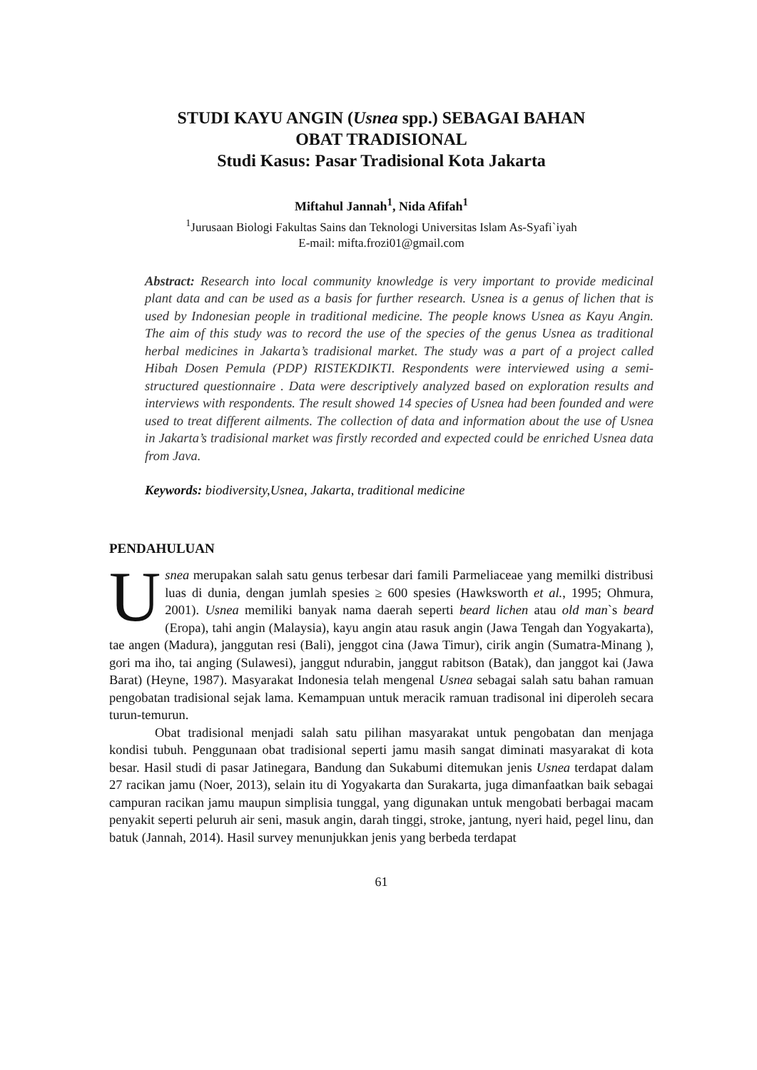STUDI KAYU ANGIN (Usnea spp.) SEBAGAI BAHAN
OBAT TRADISIONAL
Studi Kasus: Pasar Tradisional Kota Jakarta
Miftahul Jannah<sup>1</sup>, Nida Afifah<sup>1</sup>
<sup>1</sup> Jurusaan Biologi Fakultas Sains dan Teknologi Universitas Islam As-Syafi`iyah
E-mail: mifta.frozi01@gmail.com
Abstract: Research into local community knowledge is very important to provide medicinal plant data and can be used as a basis for further research. Usnea is a genus of lichen that is used by Indonesian people in traditional medicine. The people knows Usnea as Kayu Angin. The aim of this study was to record the use of the species of the genus Usnea as traditional herbal medicines in Jakarta’s tradisional market. The study was a part of a project called Hibah Dosen Pemula (PDP) RISTEKDIKTI. Respondents were interviewed using a semi-structured questionnaire . Data were descriptively analyzed based on exploration results and interviews with respondents. The result showed 14 species of Usnea had been founded and were used to treat different ailments. The collection of data and information about the use of Usnea in Jakarta’s tradisional market was firstly recorded and expected could be enriched Usnea data from Java.
Keywords: biodiversity,Usnea, Jakarta, traditional medicine
PENDAHULUAN
Usnea merupakan salah satu genus terbesar dari famili Parmeliaceae yang memilki distribusi luas di dunia, dengan jumlah spesies ≥ 600 spesies (Hawksworth et al., 1995; Ohmura, 2001). Usnea memiliki banyak nama daerah seperti beard lichen atau old man`s beard (Eropa), tahi angin (Malaysia), kayu angin atau rasuk angin (Jawa Tengah dan Yogyakarta), tae angen (Madura), janggutan resi (Bali), jenggot cina (Jawa Timur), cirik angin (Sumatra-Minang ), gori ma iho, tai anging (Sulawesi), janggut ndurabin, janggut rabitson (Batak), dan janggot kai (Jawa Barat) (Heyne, 1987). Masyarakat Indonesia telah mengenal Usnea sebagai salah satu bahan ramuan pengobatan tradisional sejak lama. Kemampuan untuk meracik ramuan tradisonal ini diperoleh secara turun-temurun.
Obat tradisional menjadi salah satu pilihan masyarakat untuk pengobatan dan menjaga kondisi tubuh. Penggunaan obat tradisional seperti jamu masih sangat diminati masyarakat di kota besar. Hasil studi di pasar Jatinegara, Bandung dan Sukabumi ditemukan jenis Usnea terdapat dalam 27 racikan jamu (Noer, 2013), selain itu di Yogyakarta dan Surakarta, juga dimanfaatkan baik sebagai campuran racikan jamu maupun simplisia tunggal, yang digunakan untuk mengobati berbagai macam penyakit seperti peluruh air seni, masuk angin, darah tinggi, stroke, jantung, nyeri haid, pegel linu, dan batuk (Jannah, 2014). Hasil survey menunjukkan jenis yang berbeda terdapat
61